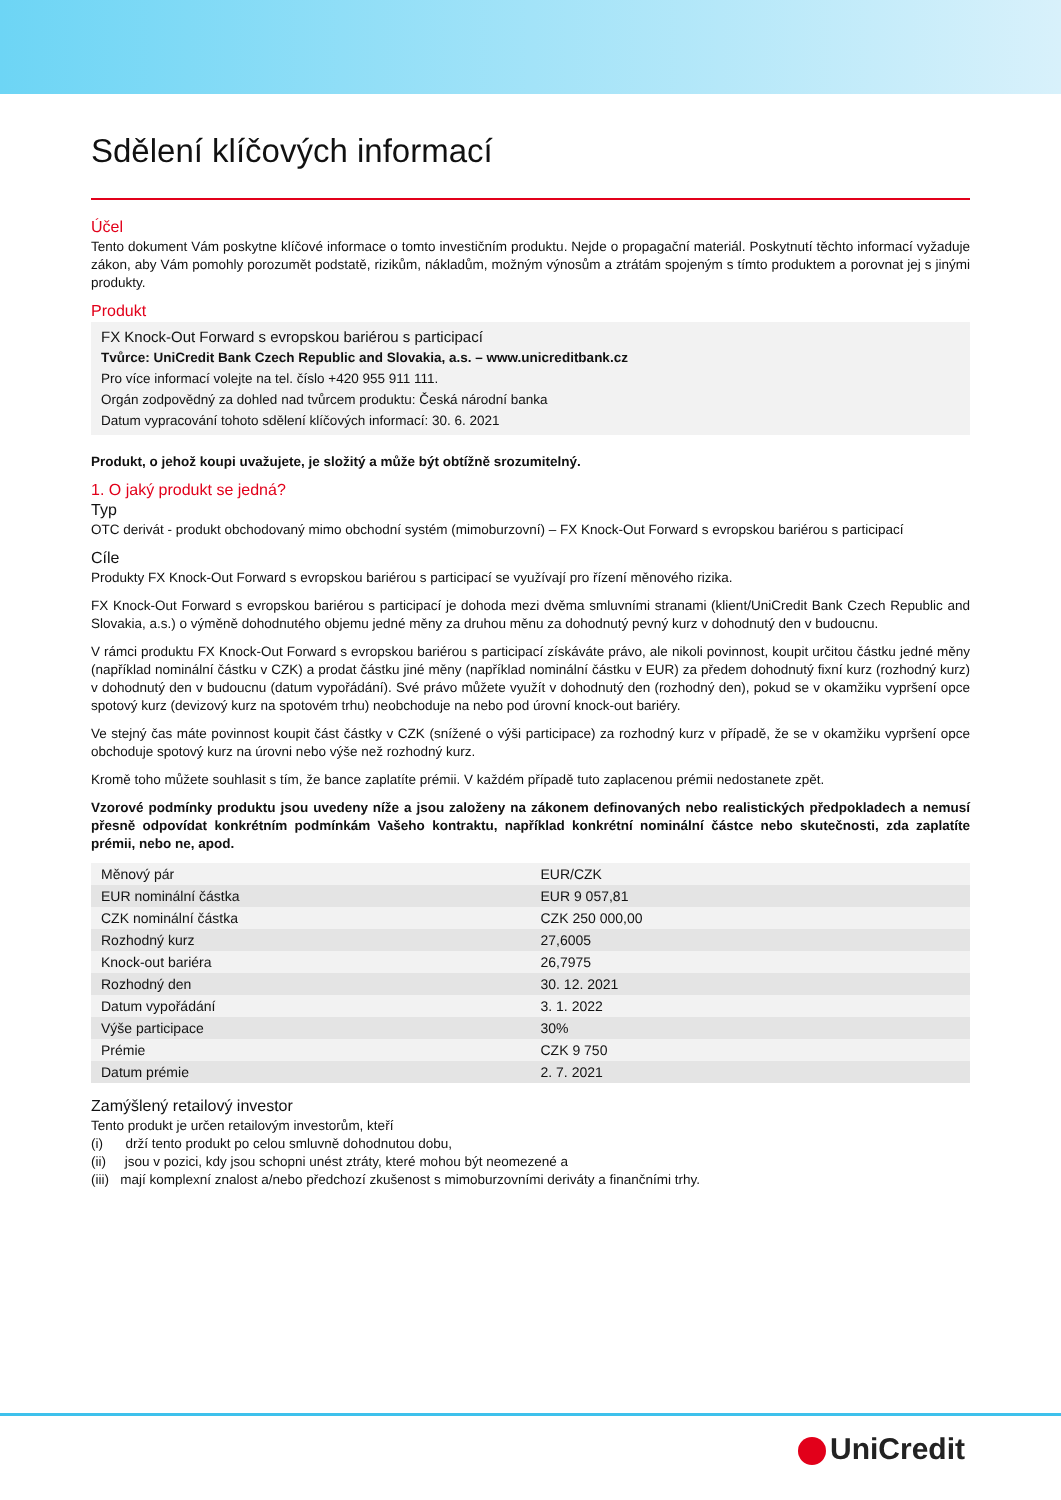Sdělení klíčových informací
Účel
Tento dokument Vám poskytne klíčové informace o tomto investičním produktu. Nejde o propagační materiál. Poskytnutí těchto informací vyžaduje zákon, aby Vám pomohly porozumět podstatě, rizikům, nákladům, možným výnosům a ztrátám spojeným s tímto produktem a porovnat jej s jinými produkty.
Produkt
FX Knock-Out Forward s evropskou bariérou s participací
Tvůrce: UniCredit Bank Czech Republic and Slovakia, a.s. – www.unicreditbank.cz
Pro více informací volejte na tel. číslo +420 955 911 111.
Orgán zodpovědný za dohled nad tvůrcem produktu: Česká národní banka
Datum vypracování tohoto sdělení klíčových informací: 30. 6. 2021
Produkt, o jehož koupi uvažujete, je složitý a může být obtížně srozumitelný.
1. O jaký produkt se jedná?
Typ
OTC derivát - produkt obchodovaný mimo obchodní systém (mimoburzovní) – FX Knock-Out Forward s evropskou bariérou s participací
Cíle
Produkty FX Knock-Out Forward s evropskou bariérou s participací se využívají pro řízení měnového rizika.
FX Knock-Out Forward s evropskou bariérou s participací je dohoda mezi dvěma smluvními stranami (klient/UniCredit Bank Czech Republic and Slovakia, a.s.) o výměně dohodnutého objemu jedné měny za druhou měnu za dohodnutý pevný kurz v dohodnutý den v budoucnu.
V rámci produktu FX Knock-Out Forward s evropskou bariérou s participací získáváte právo, ale nikoli povinnost, koupit určitou částku jedné měny (například nominální částku v CZK) a prodat částku jiné měny (například nominální částku v EUR) za předem dohodnutý fixní kurz (rozhodný kurz) v dohodnutý den v budoucnu (datum vypořádání). Své právo můžete využít v dohodnutý den (rozhodný den), pokud se v okamžiku vypršení opce spotový kurz (devizový kurz na spotovém trhu) neobchoduje na nebo pod úrovní knock-out bariéry.
Ve stejný čas máte povinnost koupit část částky v CZK (snížené o výši participace) za rozhodný kurz v případě, že se v okamžiku vypršení opce obchoduje spotový kurz na úrovni nebo výše než rozhodný kurz.
Kromě toho můžete souhlasit s tím, že bance zaplatíte prémii. V každém případě tuto zaplacenou prémii nedostanete zpět.
Vzorové podmínky produktu jsou uvedeny níže a jsou založeny na zákonem definovaných nebo realistických předpokladech a nemusí přesně odpovídat konkrétním podmínkám Vašeho kontraktu, například konkrétní nominální částce nebo skutečnosti, zda zaplatíte prémii, nebo ne, apod.
| Měnový pár | EUR/CZK |
| EUR nominální částka | EUR 9 057,81 |
| CZK nominální částka | CZK 250 000,00 |
| Rozhodný kurz | 27,6005 |
| Knock-out bariéra | 26,7975 |
| Rozhodný den | 30. 12. 2021 |
| Datum vypořádání | 3. 1. 2022 |
| Výše participace | 30% |
| Prémie | CZK 9 750 |
| Datum prémie | 2. 7. 2021 |
Zamýšlený retailový investor
Tento produkt je určen retailovým investorům, kteří
(i) drží tento produkt po celou smluvně dohodnutou dobu,
(ii) jsou v pozici, kdy jsou schopni unést ztráty, které mohou být neomezené a
(iii) mají komplexní znalost a/nebo předchozí zkušenost s mimoburzovními deriváty a finančními trhy.
UniCredit